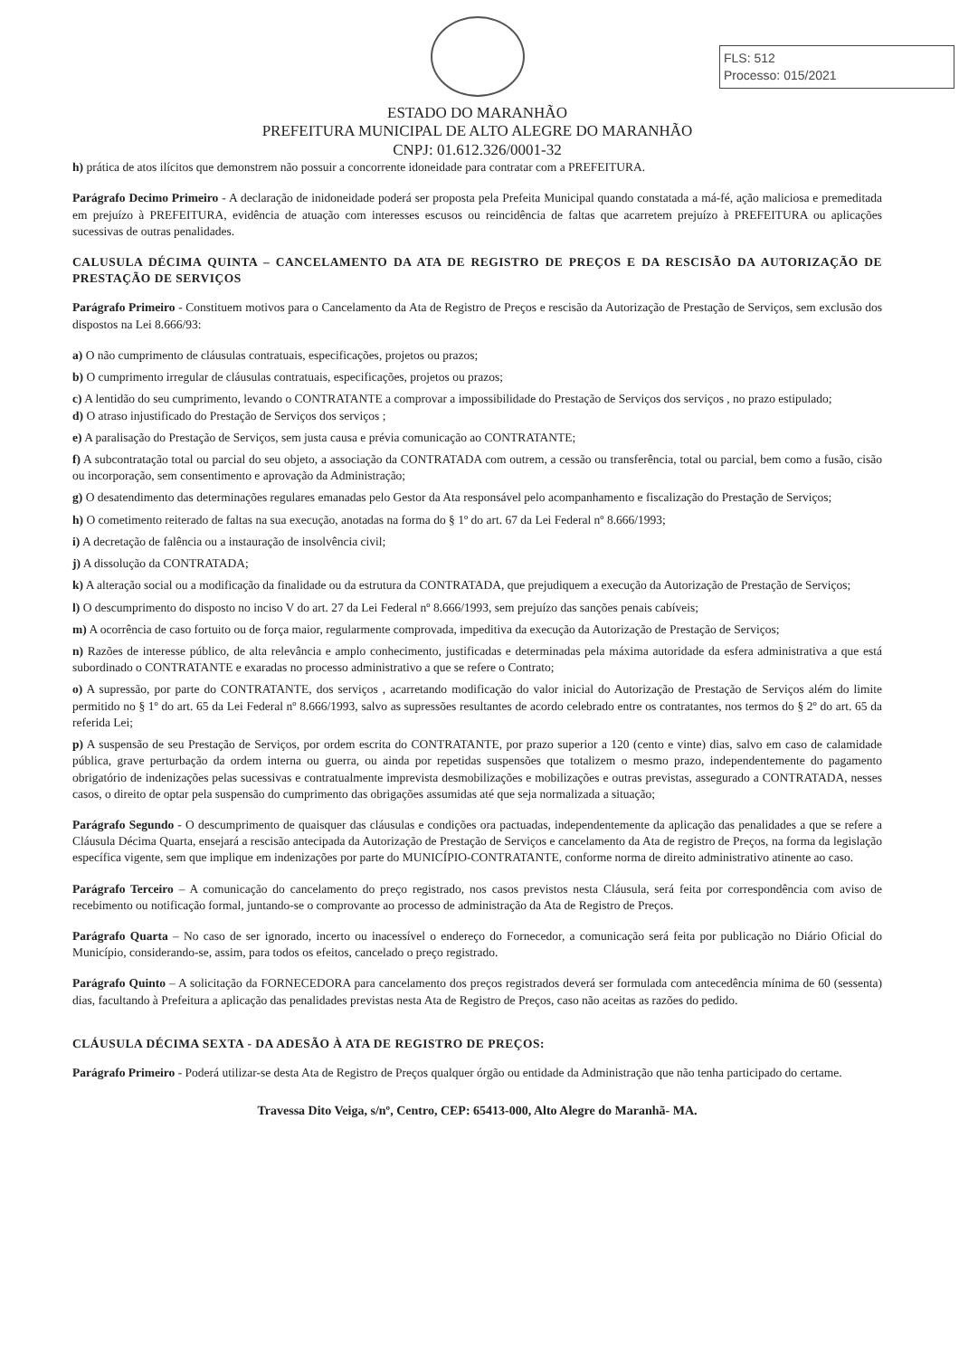FLS: 512
Processo: 015/2021
ESTADO DO MARANHÃO
PREFEITURA MUNICIPAL DE ALTO ALEGRE DO MARANHÃO
CNPJ: 01.612.326/0001-32
h) prática de atos ilícitos que demonstrem não possuir a concorrente idoneidade para contratar com a PREFEITURA.
Parágrafo Decimo Primeiro - A declaração de inidoneidade poderá ser proposta pela Prefeita Municipal quando constatada a má-fé, ação maliciosa e premeditada em prejuízo à PREFEITURA, evidência de atuação com interesses escusos ou reincidência de faltas que acarretem prejuízo à PREFEITURA ou aplicações sucessivas de outras penalidades.
CALUSULA DÉCIMA QUINTA – CANCELAMENTO DA ATA DE REGISTRO DE PREÇOS E DA RESCISÃO DA AUTORIZAÇÃO DE PRESTAÇÃO DE SERVIÇOS
Parágrafo Primeiro - Constituem motivos para o Cancelamento da Ata de Registro de Preços e rescisão da Autorização de Prestação de Serviços, sem exclusão dos dispostos na Lei 8.666/93:
a) O não cumprimento de cláusulas contratuais, especificações, projetos ou prazos;
b) O cumprimento irregular de cláusulas contratuais, especificações, projetos ou prazos;
c) A lentidão do seu cumprimento, levando o CONTRATANTE a comprovar a impossibilidade do Prestação de Serviços dos serviços , no prazo estipulado;
d) O atraso injustificado do Prestação de Serviços dos serviços ;
e) A paralisação do Prestação de Serviços, sem justa causa e prévia comunicação ao CONTRATANTE;
f) A subcontratação total ou parcial do seu objeto, a associação da CONTRATADA com outrem, a cessão ou transferência, total ou parcial, bem como a fusão, cisão ou incorporação, sem consentimento e aprovação da Administração;
g) O desatendimento das determinações regulares emanadas pelo Gestor da Ata responsável pelo acompanhamento e fiscalização do Prestação de Serviços;
h) O cometimento reiterado de faltas na sua execução, anotadas na forma do § 1º do art. 67 da Lei Federal nº 8.666/1993;
i) A decretação de falência ou a instauração de insolvência civil;
j) A dissolução da CONTRATADA;
k) A alteração social ou a modificação da finalidade ou da estrutura da CONTRATADA, que prejudiquem a execução da Autorização de Prestação de Serviços;
l) O descumprimento do disposto no inciso V do art. 27 da Lei Federal nº 8.666/1993, sem prejuízo das sanções penais cabíveis;
m) A ocorrência de caso fortuito ou de força maior, regularmente comprovada, impeditiva da execução da Autorização de Prestação de Serviços;
n) Razões de interesse público, de alta relevância e amplo conhecimento, justificadas e determinadas pela máxima autoridade da esfera administrativa a que está subordinado o CONTRATANTE e exaradas no processo administrativo a que se refere o Contrato;
o) A supressão, por parte do CONTRATANTE, dos serviços , acarretando modificação do valor inicial do Autorização de Prestação de Serviços além do limite permitido no § 1º do art. 65 da Lei Federal nº 8.666/1993, salvo as supressões resultantes de acordo celebrado entre os contratantes, nos termos do § 2º do art. 65 da referida Lei;
p) A suspensão de seu Prestação de Serviços, por ordem escrita do CONTRATANTE, por prazo superior a 120 (cento e vinte) dias, salvo em caso de calamidade pública, grave perturbação da ordem interna ou guerra, ou ainda por repetidas suspensões que totalizem o mesmo prazo, independentemente do pagamento obrigatório de indenizações pelas sucessivas e contratualmente imprevista desmobilizações e mobilizações e outras previstas, assegurado a CONTRATADA, nesses casos, o direito de optar pela suspensão do cumprimento das obrigações assumidas até que seja normalizada a situação;
Parágrafo Segundo - O descumprimento de quaisquer das cláusulas e condições ora pactuadas, independentemente da aplicação das penalidades a que se refere a Cláusula Décima Quarta, ensejará a rescisão antecipada da Autorização de Prestação de Serviços e cancelamento da Ata de registro de Preços, na forma da legislação específica vigente, sem que implique em indenizações por parte do MUNICÍPIO-CONTRATANTE, conforme norma de direito administrativo atinente ao caso.
Parágrafo Terceiro – A comunicação do cancelamento do preço registrado, nos casos previstos nesta Cláusula, será feita por correspondência com aviso de recebimento ou notificação formal, juntando-se o comprovante ao processo de administração da Ata de Registro de Preços.
Parágrafo Quarta – No caso de ser ignorado, incerto ou inacessível o endereço do Fornecedor, a comunicação será feita por publicação no Diário Oficial do Município, considerando-se, assim, para todos os efeitos, cancelado o preço registrado.
Parágrafo Quinto – A solicitação da FORNECEDORA para cancelamento dos preços registrados deverá ser formulada com antecedência mínima de 60 (sessenta) dias, facultando à Prefeitura a aplicação das penalidades previstas nesta Ata de Registro de Preços, caso não aceitas as razões do pedido.
CLÁUSULA DÉCIMA SEXTA - DA ADESÃO À ATA DE REGISTRO DE PREÇOS:
Parágrafo Primeiro - Poderá utilizar-se desta Ata de Registro de Preços qualquer órgão ou entidade da Administração que não tenha participado do certame.
Travessa Dito Veiga, s/nº, Centro, CEP: 65413-000, Alto Alegre do Maranhã- MA.